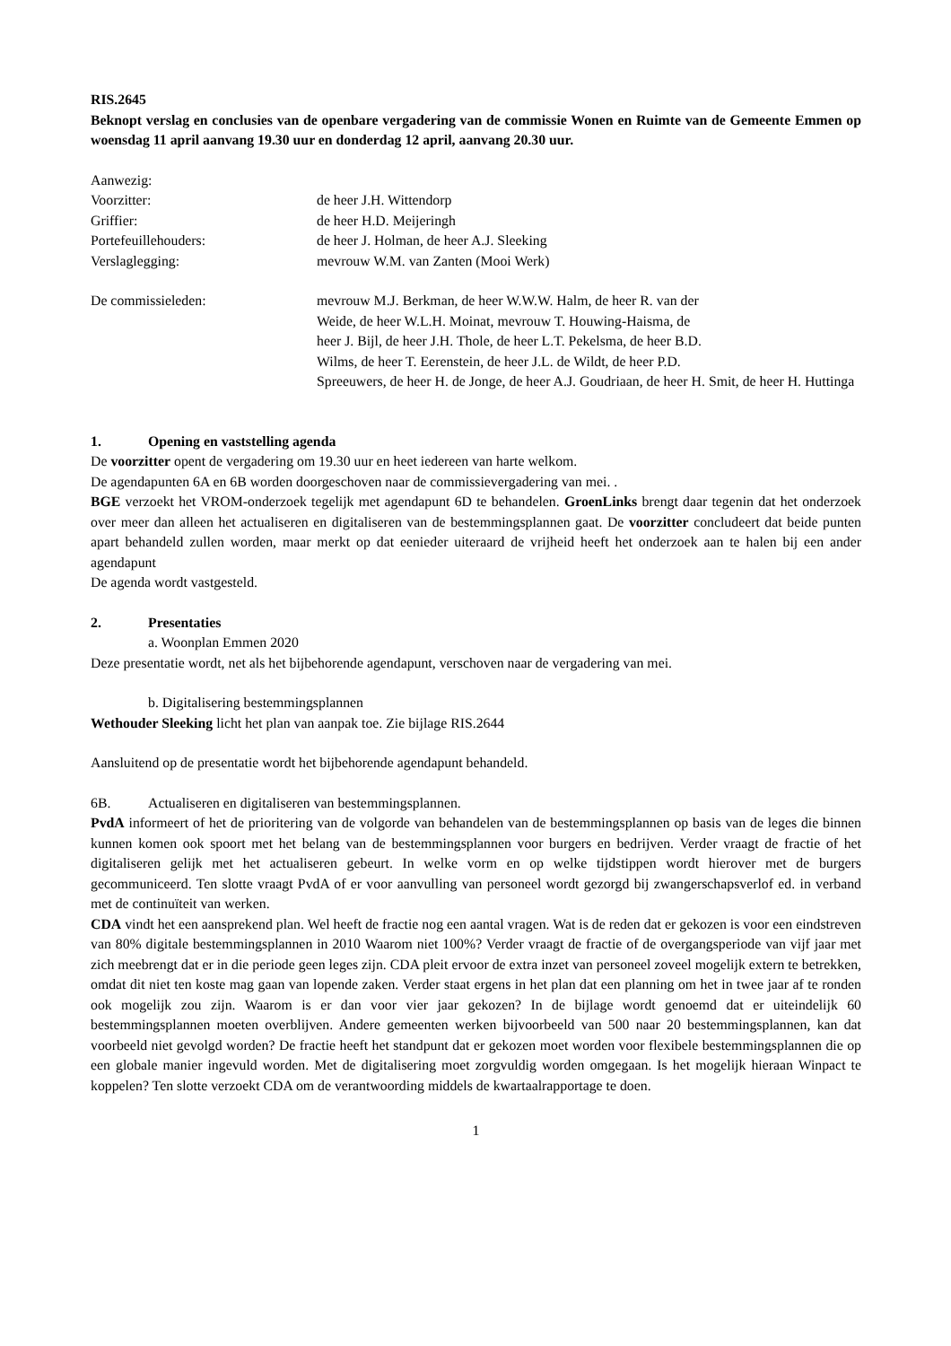RIS.2645
Beknopt verslag en conclusies van de openbare vergadering van de commissie Wonen en Ruimte van de Gemeente Emmen op woensdag 11 april aanvang 19.30 uur en donderdag 12 april, aanvang 20.30 uur.
Aanwezig:
Voorzitter: de heer J.H. Wittendorp
Griffier: de heer H.D. Meijeringh
Portefeuillehouders: de heer J. Holman, de heer A.J. Sleeking
Verslaglegging: mevrouw W.M. van Zanten (Mooi Werk)
De commissieleden: mevrouw M.J. Berkman, de heer W.W.W. Halm, de heer R. van der
Weide, de heer W.L.H. Moinat, mevrouw T. Houwing-Haisma, de
heer J. Bijl, de heer J.H. Thole, de heer L.T. Pekelsma, de heer B.D.
Wilms, de heer T. Eerenstein, de heer J.L. de Wildt, de heer P.D.
Spreeuwers, de heer H. de Jonge, de heer A.J. Goudriaan, de heer H. Smit, de heer H. Huttinga
1. Opening en vaststelling agenda
De voorzitter opent de vergadering om 19.30 uur en heet iedereen van harte welkom.
De agendapunten 6A en 6B worden doorgeschoven naar de commissievergadering van mei. .
BGE verzoekt het VROM-onderzoek tegelijk met agendapunt 6D te behandelen. GroenLinks brengt daar tegenin dat het onderzoek over meer dan alleen het actualiseren en digitaliseren van de bestemmingsplannen gaat. De voorzitter concludeert dat beide punten apart behandeld zullen worden, maar merkt op dat eenieder uiteraard de vrijheid heeft het onderzoek aan te halen bij een ander agendapunt
De agenda wordt vastgesteld.
2. Presentaties
a. Woonplan Emmen 2020
Deze presentatie wordt, net als het bijbehorende agendapunt, verschoven naar de vergadering van mei.
b. Digitalisering bestemmingsplannen
Wethouder Sleeking licht het plan van aanpak toe. Zie bijlage RIS.2644
Aansluitend op de presentatie wordt het bijbehorende agendapunt behandeld.
6B. Actualiseren en digitaliseren van bestemmingsplannen.
PvdA informeert of het de prioritering van de volgorde van behandelen van de bestemmingsplannen op basis van de leges die binnen kunnen komen ook spoort met het belang van de bestemmingsplannen voor burgers en bedrijven. Verder vraagt de fractie of het digitaliseren gelijk met het actualiseren gebeurt. In welke vorm en op welke tijdstippen wordt hierover met de burgers gecommuniceerd. Ten slotte vraagt PvdA of er voor aanvulling van personeel wordt gezorgd bij zwangerschapsverlof ed. in verband met de continuïteit van werken.
CDA vindt het een aansprekend plan. Wel heeft de fractie nog een aantal vragen. Wat is de reden dat er gekozen is voor een eindstreven van 80% digitale bestemmingsplannen in 2010 Waarom niet 100%? Verder vraagt de fractie of de overgangsperiode van vijf jaar met zich meebrengt dat er in die periode geen leges zijn. CDA pleit ervoor de extra inzet van personeel zoveel mogelijk extern te betrekken, omdat dit niet ten koste mag gaan van lopende zaken. Verder staat ergens in het plan dat een planning om het in twee jaar af te ronden ook mogelijk zou zijn. Waarom is er dan voor vier jaar gekozen? In de bijlage wordt genoemd dat er uiteindelijk 60 bestemmingsplannen moeten overblijven. Andere gemeenten werken bijvoorbeeld van 500 naar 20 bestemmingsplannen, kan dat voorbeeld niet gevolgd worden? De fractie heeft het standpunt dat er gekozen moet worden voor flexibele bestemmingsplannen die op een globale manier ingevuld worden. Met de digitalisering moet zorgvuldig worden omgegaan. Is het mogelijk hieraan Winpact te koppelen? Ten slotte verzoekt CDA om de verantwoording middels de kwartaalrapportage te doen.
1